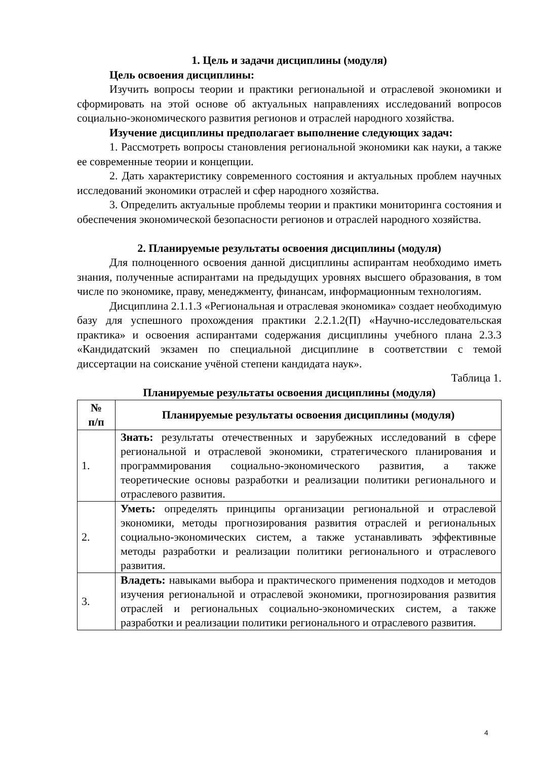1. Цель и задачи дисциплины (модуля)
Цель освоения дисциплины:
Изучить вопросы теории и практики региональной и отраслевой экономики и сформировать на этой основе об актуальных направлениях исследований вопросов социально-экономического развития регионов и отраслей народного хозяйства.
Изучение дисциплины предполагает выполнение следующих задач:
1. Рассмотреть вопросы становления региональной экономики как науки, а также ее современные теории и концепции.
2. Дать характеристику современного состояния и актуальных проблем научных исследований экономики отраслей и сфер народного хозяйства.
3. Определить актуальные проблемы теории и практики мониторинга состояния и обеспечения экономической безопасности регионов и отраслей народного хозяйства.
2. Планируемые результаты освоения дисциплины (модуля)
Для полноценного освоения данной дисциплины аспирантам необходимо иметь знания, полученные аспирантами на предыдущих уровнях высшего образования, в том числе по экономике, праву, менеджменту, финансам, информационным технологиям.
Дисциплина 2.1.1.3 «Региональная и отраслевая экономика» создает необходимую базу для успешного прохождения практики 2.2.1.2(П) «Научно-исследовательская практика» и освоения аспирантами содержания дисциплины учебного плана 2.3.3 «Кандидатский экзамен по специальной дисциплине в соответствии с темой диссертации на соискание учёной степени кандидата наук».
Таблица 1.
Планируемые результаты освоения дисциплины (модуля)
| № п/п | Планируемые результаты освоения дисциплины (модуля) |
| --- | --- |
| 1. | Знать: результаты отечественных и зарубежных исследований в сфере региональной и отраслевой экономики, стратегического планирования и программирования социально-экономического развития, а также теоретические основы разработки и реализации политики регионального и отраслевого развития. |
| 2. | Уметь: определять принципы организации региональной и отраслевой экономики, методы прогнозирования развития отраслей и региональных социально-экономических систем, а также устанавливать эффективные методы разработки и реализации политики регионального и отраслевого развития. |
| 3. | Владеть: навыками выбора и практического применения подходов и методов изучения региональной и отраслевой экономики, прогнозирования развития отраслей и региональных социально-экономических систем, а также разработки и реализации политики регионального и отраслевого развития. |
4